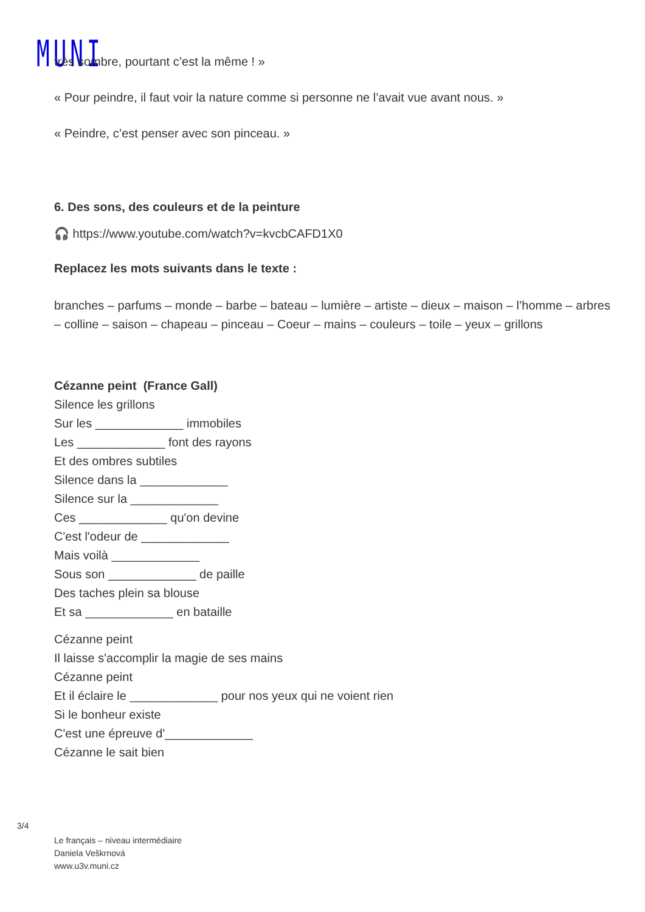MUNI
très sombre, pourtant c’est la même ! »
« Pour peindre, il faut voir la nature comme si personne ne l’avait vue avant nous. »
« Peindre, c’est penser avec son pinceau. »
6. Des sons, des couleurs et de la peinture
🎧 https://www.youtube.com/watch?v=kvcbCAFD1X0
Replacez les mots suivants dans le texte :
branches – parfums – monde – barbe – bateau – lumière – artiste – dieux – maison – l’homme – arbres – colline – saison – chapeau – pinceau – Coeur – mains – couleurs – toile – yeux – grillons
Cézanne peint (France Gall)
Silence les grillons
Sur les _____________ immobiles
Les _____________ font des rayons
Et des ombres subtiles
Silence dans la _____________
Silence sur la _____________
Ces _____________ qu'on devine
C'est l'odeur de _____________
Mais voilà _____________
Sous son _____________ de paille
Des taches plein sa blouse
Et sa _____________ en bataille
Cézanne peint
Il laisse s'accomplir la magie de ses mains
Cézanne peint
Et il éclaire le _____________ pour nos yeux qui ne voient rien
Si le bonheur existe
C'est une épreuve d'_____________
Cézanne le sait bien
3/4
Le français – niveau intermédiaire
Daniela Veškrnová
www.u3v.muni.cz